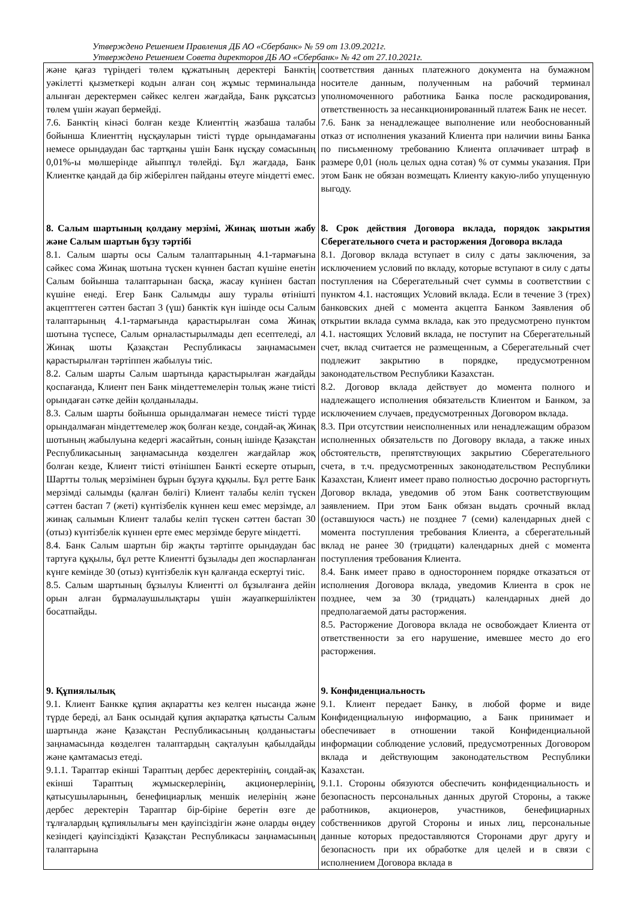Утверждено Решением Правления ДБ АО «Сбербанк» № 59 от 13.09.2021г.
Утверждено Решением Совета директоров ДБ АО «Сбербанк» № 42 от 27.10.2021г.
| және қағаз түріндегі төлем құжатының деректері Банктің уәкілетті қызметкері кодын алған соң жұмыс терминалында алынған деректермен сәйкес келген жағдайда, Банк рұқсатсыз төлем үшін жауап бермейді. 7.6. Банктің кінәсі болған кезде Клиенттің жазбаша талабы бойынша Клиенттің нұсқауларын тиісті түрде орындамағаны немесе орындаудан бас тартқаны үшін Банк нұсқау сомасының 0,01%-ы мөлшерінде айыппұл төлейді. Бұл жағдада, Банк Клиентке қандай да бір жіберілген пайданы өтеуге міндетті емес. 8. Салым шартының қолдану мерзімі, Жинақ шотын жабу және Салым шартын бұзу тәртібі 8.1. Салым шарты осы Салым талаптарының 4.1-тармағына сәйкес сома Жинақ шотына түскен күннен бастап күшіне енетін Салым бойынша талаптарынан басқа, жасау күнінен бастап күшіне енеді. Егер Банк Салымды ашу туралы өтінішті акцепттеген сәттен бастап 3 (үш) банктік күн ішінде осы Салым талаптарының 4.1-тармағында қарастырылған сома Жинақ шотына түспесе, Салым орналастырылмады деп есептеледі, ал Жинақ шоты Қазақстан Республикасы заңнамасымен қарастырылған тәртіппен жабылуы тиіс. 8.2. Салым шарты Салым шартында қарастырылған жағдайды қоспағанда, Клиент пен Банк міндеттемелерін толық және тиісті орындаған сәтке дейін қолданылады. 8.3. Салым шарты бойынша орындалмаған немесе тиісті түрде орындалмаған міндеттемелер жоқ болған кезде, сондай-ақ Жинақ шотының жабылуына кедергі жасайтын, соның ішінде Қазақстан Республикасының заңнамасында көзделген жағдайлар жоқ болған кезде, Клиент тиісті өтінішпен Банкті ескерте отырып, Шартты толық мерзімінен бұрын бұзуға құқылы. Бұл ретте Банк мерзімді салымды (қалған бөлігі) Клиент талабы келіп түскен сәттен бастап 7 (жеті) күнтізбелік күннен кеш емес мерзімде, ал жинақ салымын Клиент талабы келіп түскен сәттен бастап 30 (отыз) күнтізбелік күннен ерте емес мерзімде беруге міндетті. 8.4. Банк Салым шартын бір жақты тәртіпте орындаудан бас тартуға құқылы, бұл ретте Клиентті бұзылады деп жоспарланған күнге кемінде 30 (отыз) күнтізбелік күн қалғанда ескертуі тиіс. 8.5. Салым шартының бұзылуы Клиентті ол бұзылғанға дейін орын алған бұрмалаушылықтары үшін жауапкершіліктен босатпайды. 9. Құпиялылық 9.1. Клиент Банкке құпия ақпаратты кез келген нысанда және түрде береді, ал Банк осындай құпия ақпаратқа қатысты Салым шартында және Қазақстан Республикасының қолданыстағы заңнамасында көзделген талаптардың сақталуын қабылдайды және қамтамасыз етеді. 9.1.1. Тараптар екінші Тараптың дербес деректерінің, сондай-ақ екінші Тараптың жұмыскерлерінің, акционерлерінің, қатысушыларының, бенефициарлық меншік иелерінің және дербес деректерін Тараптар бір-біріне беретін өзге де тұлғалардың құпиялылығы мен қауіпсіздігін және оларды өңдеу кезіндегі қауіпсіздікті Қазақстан Республикасы заңнамасының талаптарына | соответствия данных платежного документа на бумажном носителе данным, полученным на рабочий терминал уполномоченного работника Банка после раскодирования, ответственность за несанкционированный платеж Банк не несет. 7.6. Банк за ненадлежащее выполнение или необоснованный отказ от исполнения указаний Клиента при наличии вины Банка по письменному требованию Клиента оплачивает штраф в размере 0,01 (ноль целых одна сотая) % от суммы указания. При этом Банк не обязан возмещать Клиенту какую-либо упущенную выгоду. 8. Срок действия Договора вклада, порядок закрытия Сберегательного счета и расторжения Договора вклада 8.1. Договор вклада вступает в силу с даты заключения, за исключением условий по вкладу, которые вступают в силу с даты поступления на Сберегательный счет суммы в соответствии с пунктом 4.1. настоящих Условий вклада. Если в течение 3 (трех) банковских дней с момента акцепта Банком Заявления об открытии вклада сумма вклада, как это предусмотрено пунктом 4.1. настоящих Условий вклада, не поступит на Сберегательный счет, вклад считается не размещенным, а Сберегательный счет подлежит закрытию в порядке, предусмотренном законодательством Республики Казахстан. 8.2. Договор вклада действует до момента полного и надлежащего исполнения обязательств Клиентом и Банком, за исключением случаев, предусмотренных Договором вклада. 8.3. При отсутствии неисполненных или ненадлежащим образом исполненных обязательств по Договору вклада, а также иных обстоятельств, препятствующих закрытию Сберегательного счета, в т.ч. предусмотренных законодательством Республики Казахстан, Клиент имеет право полностью досрочно расторгнуть Договор вклада, уведомив об этом Банк соответствующим заявлением. При этом Банк обязан выдать срочный вклад (оставшуюся часть) не позднее 7 (семи) календарных дней с момента поступления требования Клиента, а сберегательный вклад не ранее 30 (тридцати) календарных дней с момента поступления требования Клиента. 8.4. Банк имеет право в одностороннем порядке отказаться от исполнения Договора вклада, уведомив Клиента в срок не позднее, чем за 30 (тридцать) календарных дней до предполагаемой даты расторжения. 8.5. Расторжение Договора вклада не освобождает Клиента от ответственности за его нарушение, имевшее место до его расторжения. 9. Конфиденциальность 9.1. Клиент передает Банку, в любой форме и виде Конфиденциальную информацию, а Банк принимает и обеспечивает в отношении такой Конфиденциальной информации соблюдение условий, предусмотренных Договором вклада и действующим законодательством Республики Казахстан. 9.1.1. Стороны обязуются обеспечить конфиденциальность и безопасность персональных данных другой Стороны, а также работников, акционеров, участников, бенефициарных собственников другой Стороны и иных лиц, персональные данные которых предоставляются Сторонами друг другу и безопасность при их обработке для целей и в связи с исполнением Договора вклада в |